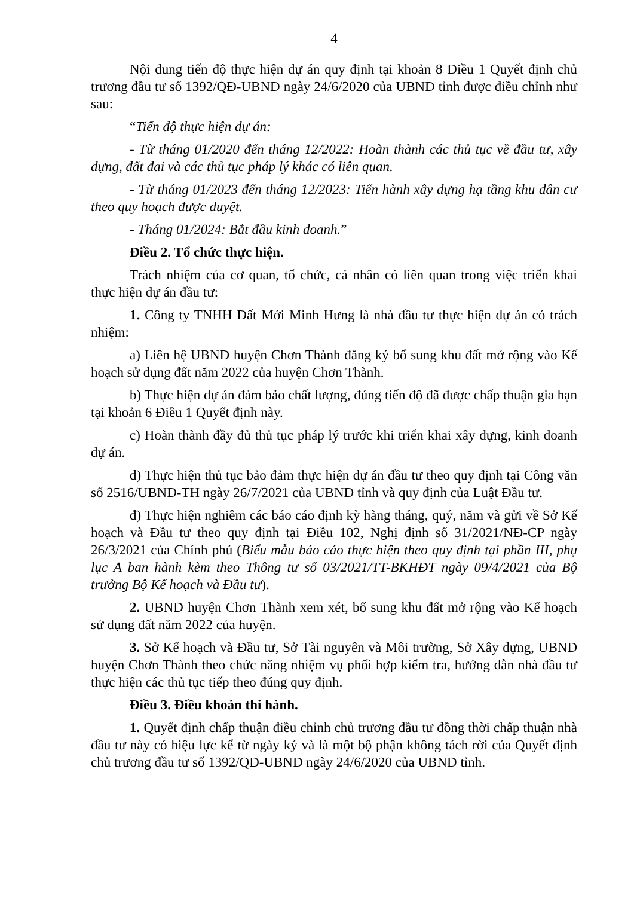4
Nội dung tiến độ thực hiện dự án quy định tại khoản 8 Điều 1 Quyết định chủ trương đầu tư số 1392/QĐ-UBND ngày 24/6/2020 của UBND tỉnh được điều chỉnh như sau:
“Tiến độ thực hiện dự án:
- Từ tháng 01/2020 đến tháng 12/2022: Hoàn thành các thủ tục về đầu tư, xây dựng, đất đai và các thủ tục pháp lý khác có liên quan.
- Từ tháng 01/2023 đến tháng 12/2023: Tiến hành xây dựng hạ tầng khu dân cư theo quy hoạch được duyệt.
- Tháng 01/2024: Bắt đầu kinh doanh.”
Điều 2. Tổ chức thực hiện.
Trách nhiệm của cơ quan, tổ chức, cá nhân có liên quan trong việc triển khai thực hiện dự án đầu tư:
1. Công ty TNHH Đất Mới Minh Hưng là nhà đầu tư thực hiện dự án có trách nhiệm:
a) Liên hệ UBND huyện Chơn Thành đăng ký bổ sung khu đất mở rộng vào Kế hoạch sử dụng đất năm 2022 của huyện Chơn Thành.
b) Thực hiện dự án đảm bảo chất lượng, đúng tiến độ đã được chấp thuận gia hạn tại khoản 6 Điều 1 Quyết định này.
c) Hoàn thành đầy đủ thủ tục pháp lý trước khi triển khai xây dựng, kinh doanh dự án.
d) Thực hiện thủ tục bảo đảm thực hiện dự án đầu tư theo quy định tại Công văn số 2516/UBND-TH ngày 26/7/2021 của UBND tỉnh và quy định của Luật Đầu tư.
đ) Thực hiện nghiêm các báo cáo định kỳ hàng tháng, quý, năm và gửi về Sở Kế hoạch và Đầu tư theo quy định tại Điều 102, Nghị định số 31/2021/NĐ-CP ngày 26/3/2021 của Chính phủ (Biểu mẫu báo cáo thực hiện theo quy định tại phần III, phụ lục A ban hành kèm theo Thông tư số 03/2021/TT-BKHĐT ngày 09/4/2021 của Bộ trưởng Bộ Kế hoạch và Đầu tư).
2. UBND huyện Chơn Thành xem xét, bổ sung khu đất mở rộng vào Kế hoạch sử dụng đất năm 2022 của huyện.
3. Sở Kế hoạch và Đầu tư, Sở Tài nguyên và Môi trường, Sở Xây dựng, UBND huyện Chơn Thành theo chức năng nhiệm vụ phối hợp kiểm tra, hướng dẫn nhà đầu tư thực hiện các thủ tục tiếp theo đúng quy định.
Điều 3. Điều khoản thi hành.
1. Quyết định chấp thuận điều chỉnh chủ trương đầu tư đồng thời chấp thuận nhà đầu tư này có hiệu lực kể từ ngày ký và là một bộ phận không tách rời của Quyết định chủ trương đầu tư số 1392/QĐ-UBND ngày 24/6/2020 của UBND tỉnh.